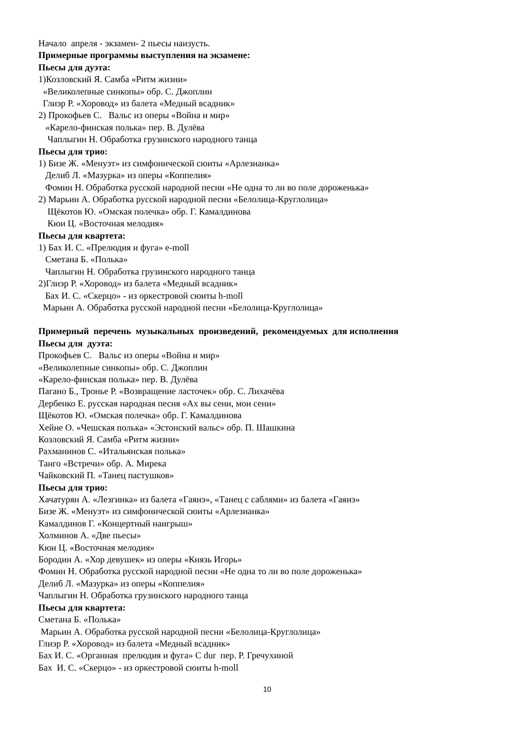Начало апреля - экзамен- 2 пьесы наизусть.
Примерные программы выступления на экзамене:
Пьесы для дуэта:
1)Козловский Я. Самба «Ритм жизни»
«Великолепные синкопы» обр. С. Джоплин
Глиэр Р. «Хоровод» из балета «Медный всадник»
2) Прокофьев С. Вальс из оперы «Война и мир»
«Карело-финская полька» пер. В. Дулёва
Чаплыгин Н. Обработка грузинского народного танца
Пьесы для трио:
1) Бизе Ж. «Менуэт» из симфонической сюиты «Арлезианка»
Делиб Л. «Мазурка» из оперы «Коппелия»
Фомин Н. Обработка русской народной песни «Не одна то ли во поле дороженька»
2) Марьин А. Обработка русской народной песни «Белолица-Круглолица»
Щёкотов Ю. «Омская полечка» обр. Г. Камалдинова
Кюи Ц. «Восточная мелодия»
Пьесы для квартета:
1) Бах И. С. «Прелюдия и фуга» e-moll
Сметана Б. «Полька»
Чаплыгин Н. Обработка грузинского народного танца
2)Глиэр Р. «Хоровод» из балета «Медный всадник»
Бах И. С. «Скерцо» - из оркестровой сюиты h-moll
Марьин А. Обработка русской народной песни «Белолица-Круглолица»
Примерный перечень музыкальных произведений, рекомендуемых для исполнения
Пьесы для дуэта:
Прокофьев С. Вальс из оперы «Война и мир»
«Великолепные синкопы» обр. С. Джоплин
«Карело-финская полька» пер. В. Дулёва
Пагано Б., Тронье Р. «Возвращение ласточек» обр. С. Лихачёва
Дербенко Е. русская народная песня «Ах вы сени, мои сени»
Щёкотов Ю. «Омская полечка» обр. Г. Камалдинова
Хейне О. «Чешская полька» «Эстонский вальс» обр. П. Шашкина
Козловский Я. Самба «Ритм жизни»
Рахманинов С. «Итальянская полька»
Танго «Встречи» обр. А. Мирека
Чайковский П. «Танец пастушков»
Пьесы для трио:
Хачатурян А. «Лезгинка» из балета «Гаянэ», «Танец с саблями» из балета «Гаянэ»
Бизе Ж. «Менуэт» из симфонической сюиты «Арлезианка»
Камалдинов Г. «Концертный наигрыш»
Холминов А. «Две пьесы»
Кюи Ц. «Восточная мелодия»
Бородин А. «Хор девушек» из оперы «Князь Игорь»
Фомин Н. Обработка русской народной песни «Не одна то ли во поле дороженька»
Делиб Л. «Мазурка» из оперы «Коппелия»
Чаплыгин Н. Обработка грузинского народного танца
Пьесы для квартета:
Сметана Б. «Полька»
Марьин А. Обработка русской народной песни «Белолица-Круглолица»
Глиэр Р. «Хоровод» из балета «Медный всадник»
Бах И. С. «Органная прелюдия и фуга» C dur пер. Р. Гречухиной
Бах И. С. «Скерцо» - из оркестровой сюиты h-moll
10